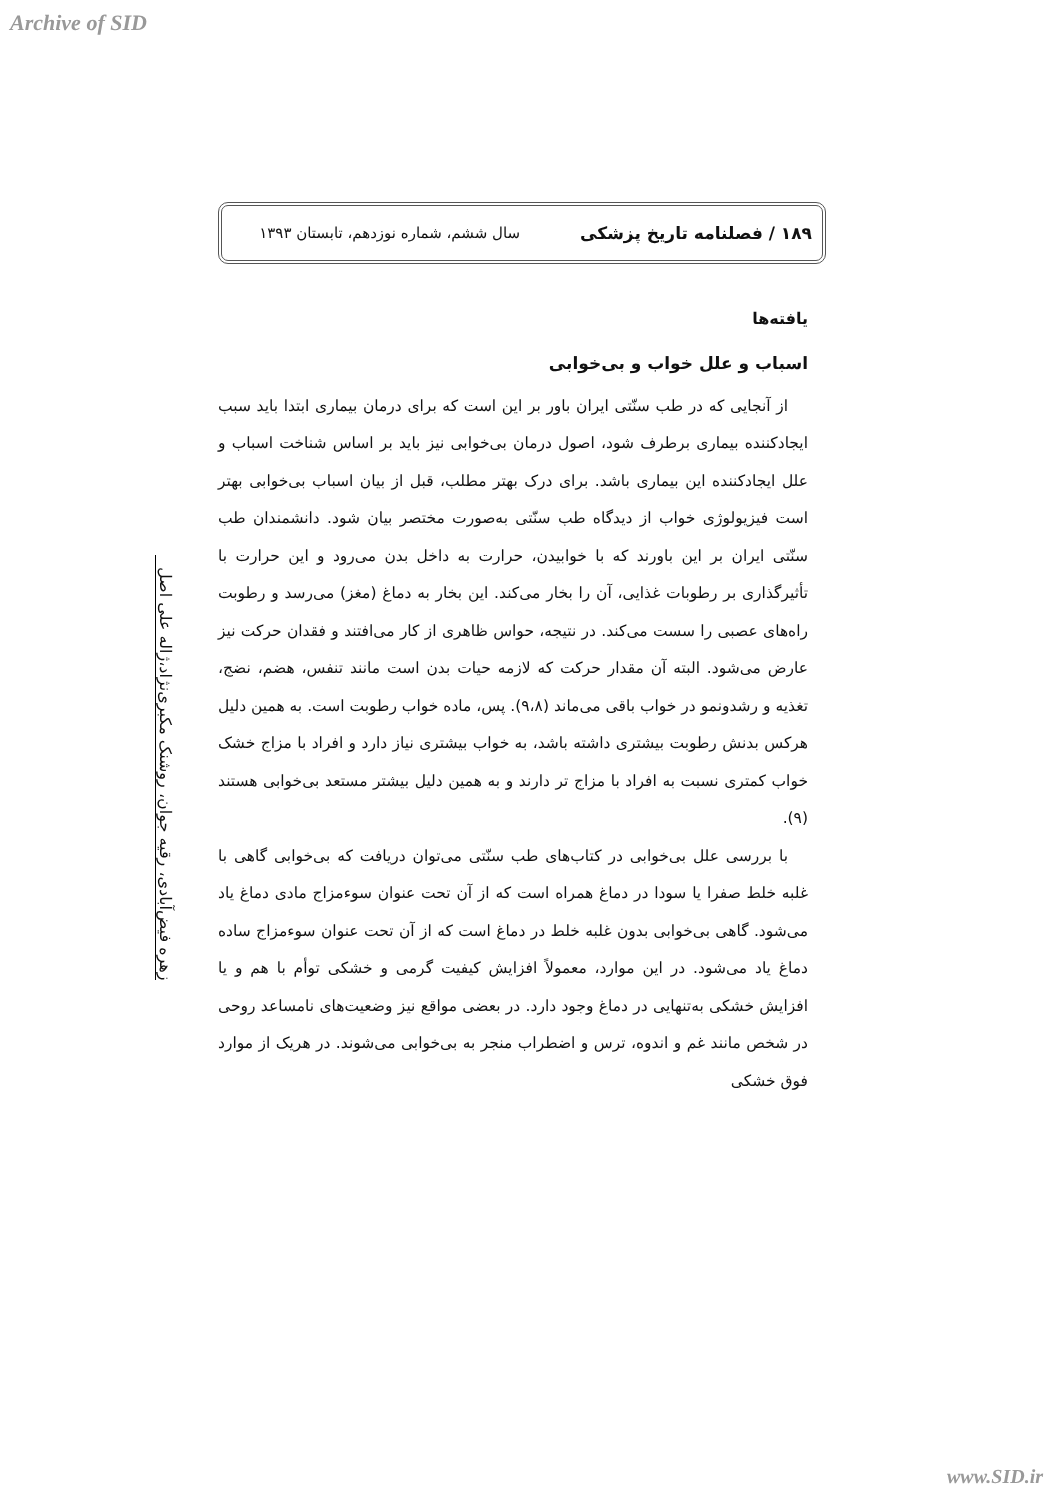Archive of SID
۱۸۹ / فصلنامه تاریخ پزشکی سال ششم، شماره نوزدهم، تابستان ۱۳۹۳
زهره فیض‌آبادی، رقیه جوان، روشنک مکبری‌نژاد،ژاله علی اصل
یافته‌ها
اسباب و علل خواب و بی‌خوابی
از آنجایی که در طب سنّتی ایران باور بر این است که برای درمان بیماری ابتدا باید سبب ایجادکننده بیماری برطرف شود، اصول درمان بی‌خوابی نیز باید بر اساس شناخت اسباب و علل ایجادکننده این بیماری باشد. برای درک بهتر مطلب، قبل از بیان اسباب بی‌خوابی بهتر است فیزیولوژی خواب از دیدگاه طب سنّتی به‌صورت مختصر بیان شود. دانشمندان طب سنّتی ایران بر این باورند که با خوابیدن، حرارت به داخل بدن می‌رود و این حرارت با تأثیرگذاری بر رطوبات غذایی، آن را بخار می‌کند. این بخار به دماغ (مغز) می‌رسد و رطوبت راه‌های عصبی را سست می‌کند. در نتیجه، حواس ظاهری از کار می‌افتند و فقدان حرکت نیز عارض می‌شود. البته آن مقدار حرکت که لازمه حیات بدن است مانند تنفس، هضم، نضج، تغذیه و رشدونمو در خواب باقی می‌ماند (۹،۸). پس، ماده خواب رطوبت است. به همین دلیل هرکس بدنش رطوبت بیشتری داشته باشد، به خواب بیشتری نیاز دارد و افراد با مزاج خشک خواب کمتری نسبت به افراد با مزاج تر دارند و به همین دلیل بیشتر مستعد بی‌خوابی هستند (۹).
با بررسی علل بی‌خوابی در کتاب‌های طب سنّتی می‌توان دریافت که بی‌خوابی گاهی با غلبه خلط صفرا یا سودا در دماغ همراه است که از آن تحت عنوان سوءمزاج مادی دماغ یاد می‌شود. گاهی بی‌خوابی بدون غلبه خلط در دماغ است که از آن تحت عنوان سوءمزاج ساده دماغ یاد می‌شود. در این موارد، معمولاً افزایش کیفیت گرمی و خشکی توأم با هم و یا افزایش خشکی به‌تنهایی در دماغ وجود دارد. در بعضی مواقع نیز وضعیت‌های نامساعد روحی در شخص مانند غم و اندوه، ترس و اضطراب منجر به بی‌خوابی می‌شوند. در هریک از موارد فوق خشکی
www.SID.ir